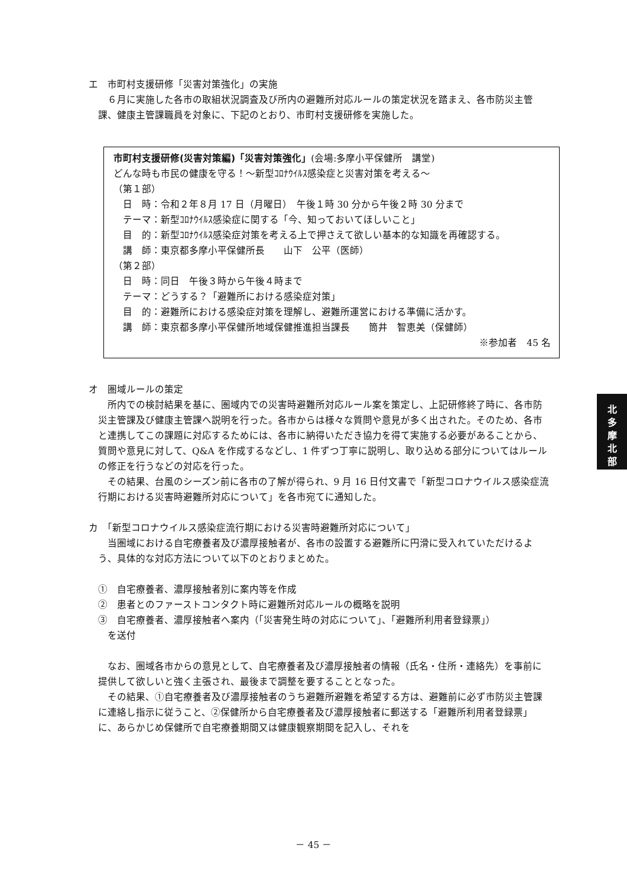エ　市町村支援研修「災害対策強化」の実施
６月に実施した各市の取組状況調査及び所内の避難所対応ルールの策定状況を踏まえ、各市防災主管課、健康主管課職員を対象に、下記のとおり、市町村支援研修を実施した。
市町村支援研修(災害対策編)「災害対策強化」(会場:多摩小平保健所　講堂)
どんな時も市民の健康を守る！～新型ｺﾛﾅｳｲﾙｽ感染症と災害対策を考える～
（第１部）
　日　時：令和２年８月 17 日（月曜日）　午後１時 30 分から午後２時 30 分まで
　テーマ：新型ｺﾛﾅｳｲﾙｽ感染症に関する「今、知っておいてほしいこと」
　目　的：新型ｺﾛﾅｳｲﾙｽ感染症対策を考える上で押さえて欲しい基本的な知識を再確認する。
　講　師：東京都多摩小平保健所長　　山下　公平（医師）
（第２部）
　日　時：同日　午後３時から午後４時まで
　テーマ：どうする？「避難所における感染症対策」
　目　的：避難所における感染症対策を理解し、避難所運営における準備に活かす。
　講　師：東京都多摩小平保健所地域保健推進担当課長　　筒井　智恵美（保健師）
※参加者　45 名
オ　圏域ルールの策定
所内での検討結果を基に、圏域内での災害時避難所対応ルール案を策定し、上記研修終了時に、各市防災主管課及び健康主管課へ説明を行った。各市からは様々な質問や意見が多く出された。そのため、各市と連携してこの課題に対応するためには、各市に納得いただき協力を得て実施する必要があることから、質問や意見に対して、Q&A を作成するなどし、1 件ずつ丁寧に説明し、取り込める部分についてはルールの修正を行うなどの対応を行った。
その結果、台風のシーズン前に各市の了解が得られ、9 月 16 日付文書で「新型コロナウイルス感染症流行期における災害時避難所対応について」を各市宛てに通知した。
カ　「新型コロナウイルス感染症流行期における災害時避難所対応について」
当圏域における自宅療養者及び濃厚接触者が、各市の設置する避難所に円滑に受入れていただけるよう、具体的な対応方法について以下のとおりまとめた。
①　自宅療養者、濃厚接触者別に案内等を作成
②　患者とのファーストコンタクト時に避難所対応ルールの概略を説明
③　自宅療養者、濃厚接触者へ案内（「災害発生時の対応について」、「避難所利用者登録票」）
　を送付
なお、圏域各市からの意見として、自宅療養者及び濃厚接触者の情報（氏名・住所・連絡先）を事前に提供して欲しいと強く主張され、最後まで調整を要することとなった。
その結果、①自宅療養者及び濃厚接触者のうち避難所避難を希望する方は、避難前に必ず市防災主管課に連絡し指示に従うこと、②保健所から自宅療養者及び濃厚接触者に郵送する「避難所利用者登録票」に、あらかじめ保健所で自宅療養期間又は健康観察期間を記入し、それを
北
多
摩
北
部
－ 45 －